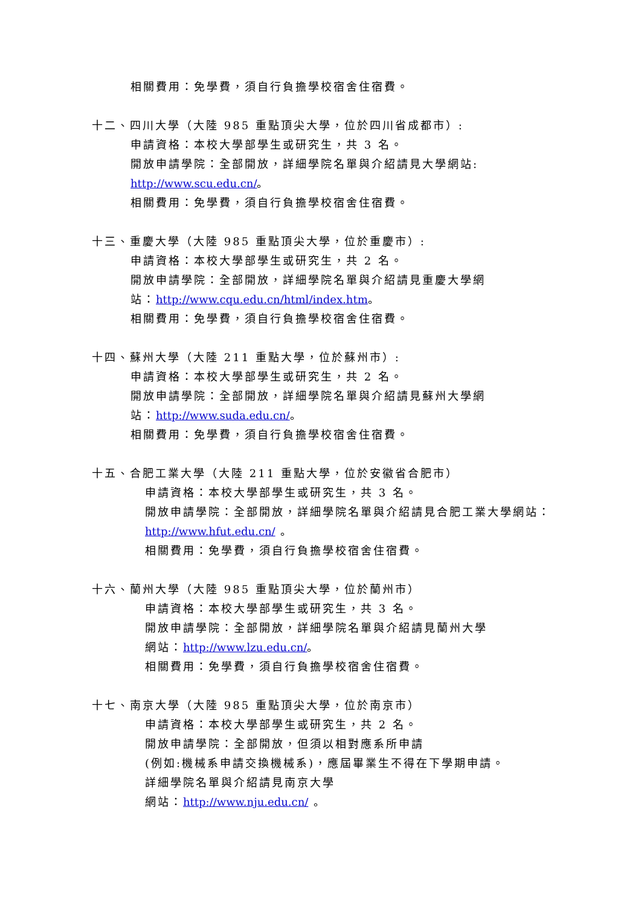相關費用：免學費，須自行負擔學校宿舍住宿費。
十二、四川大學（大陸 985 重點頂尖大學，位於四川省成都市）:
申請資格：本校大學部學生或研究生，共 3 名。
開放申請學院：全部開放，詳細學院名單與介紹請見大學網站:
http://www.scu.edu.cn/。
相關費用：免學費，須自行負擔學校宿舍住宿費。
十三、重慶大學（大陸 985 重點頂尖大學，位於重慶市）:
申請資格：本校大學部學生或研究生，共 2 名。
開放申請學院：全部開放，詳細學院名單與介紹請見重慶大學網
站：http://www.cqu.edu.cn/html/index.htm。
相關費用：免學費，須自行負擔學校宿舍住宿費。
十四、蘇州大學（大陸 211 重點大學，位於蘇州市）:
申請資格：本校大學部學生或研究生，共 2 名。
開放申請學院：全部開放，詳細學院名單與介紹請見蘇州大學網
站：http://www.suda.edu.cn/。
相關費用：免學費，須自行負擔學校宿舍住宿費。
十五、合肥工業大學（大陸 211 重點大學，位於安徽省合肥市）
申請資格：本校大學部學生或研究生，共 3 名。
開放申請學院：全部開放，詳細學院名單與介紹請見合肥工業大學網站：
http://www.hfut.edu.cn/ 。
相關費用：免學費，須自行負擔學校宿舍住宿費。
十六、蘭州大學（大陸 985 重點頂尖大學，位於蘭州市）
申請資格：本校大學部學生或研究生，共 3 名。
開放申請學院：全部開放，詳細學院名單與介紹請見蘭州大學
網站：http://www.lzu.edu.cn/。
相關費用：免學費，須自行負擔學校宿舍住宿費。
十七、南京大學（大陸 985 重點頂尖大學，位於南京市）
申請資格：本校大學部學生或研究生，共 2 名。
開放申請學院：全部開放，但須以相對應系所申請
(例如:機械系申請交換機械系)，應屆畢業生不得在下學期申請。
詳細學院名單與介紹請見南京大學
網站：http://www.nju.edu.cn/ 。